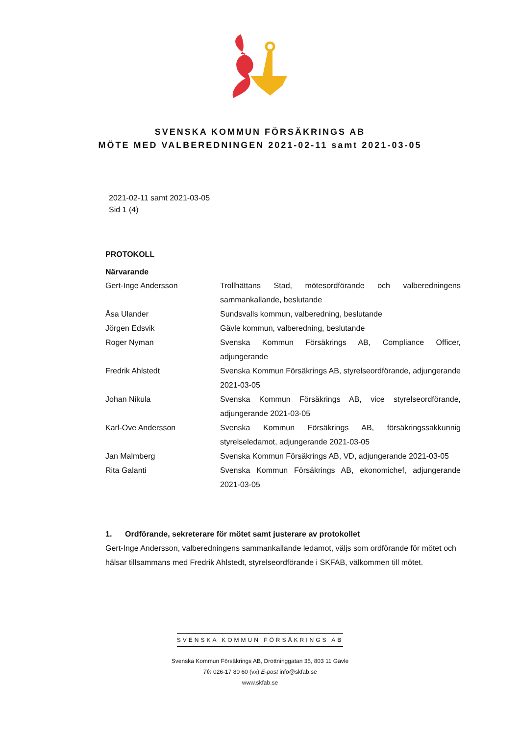SVENSKA KOMMUN FÖRSÄKRINGS AB
MÖTE MED VALBEREDNINGEN 2021-02-11 samt 2021-03-05
2021-02-11 samt 2021-03-05
Sid 1 (4)
PROTOKOLL
Närvarande
| Gert-Inge Andersson | Trollhättans Stad, mötesordförande och valberedningens sammankallande, beslutande |
| Åsa Ulander | Sundsvalls kommun, valberedning, beslutande |
| Jörgen Edsvik | Gävle kommun, valberedning, beslutande |
| Roger Nyman | Svenska Kommun Försäkrings AB, Compliance Officer, adjungerande |
| Fredrik Ahlstedt | Svenska Kommun Försäkrings AB, styrelseordförande, adjungerande 2021-03-05 |
| Johan Nikula | Svenska Kommun Försäkrings AB, vice styrelseordförande, adjungerande 2021-03-05 |
| Karl-Ove Andersson | Svenska Kommun Försäkrings AB, försäkringssakkunnig styrelseledamot, adjungerande 2021-03-05 |
| Jan Malmberg | Svenska Kommun Försäkrings AB, VD, adjungerande 2021-03-05 |
| Rita Galanti | Svenska Kommun Försäkrings AB, ekonomichef, adjungerande 2021-03-05 |
1. Ordförande, sekreterare för mötet samt justerare av protokollet
Gert-Inge Andersson, valberedningens sammankallande ledamot, väljs som ordförande för mötet och hälsar tillsammans med Fredrik Ahlstedt, styrelseordförande i SKFAB, välkommen till mötet.
SVENSKA KOMMUN FÖRSÄKRINGS AB
Svenska Kommun Försäkrings AB, Drottninggatan 35, 803 11 Gävle
Tfn 026-17 80 60 (vx) E-post info@skfab.se
www.skfab.se